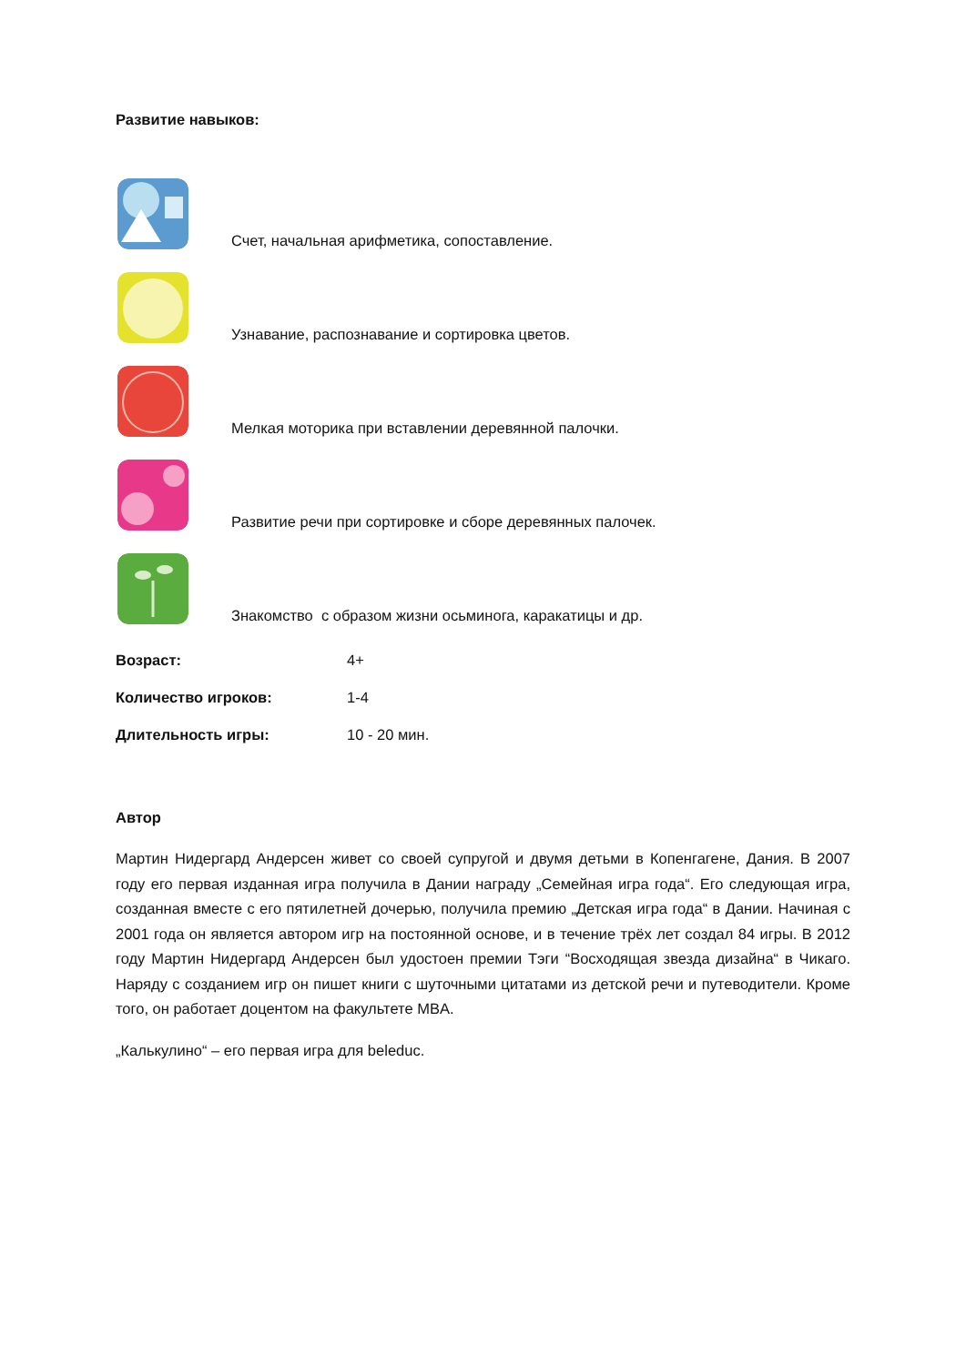Развитие навыков:
Счет, начальная арифметика, сопоставление.
Узнавание, распознавание и сортировка цветов.
Мелкая моторика при вставлении деревянной палочки.
Развитие речи при сортировке и сборе деревянных палочек.
Знакомство с образом жизни осьминога, каракатицы и др.
Возраст: 4+
Количество игроков: 1-4
Длительность игры: 10 - 20 мин.
Автор
Мартин Нидергард Андерсен живет со своей супругой и двумя детьми в Копенгагене, Дания. В 2007 году его первая изданная игра получила в Дании награду „Семейная игра года“. Его следующая игра, созданная вместе с его пятилетней дочерью, получила премию „Детская игра года“ в Дании. Начиная с 2001 года он является автором игр на постоянной основе, и в течение трёх лет создал 84 игры. В 2012 году Мартин Нидергард Андерсен был удостоен премии Тэги “Восходящая звезда дизайна“ в Чикаго. Наряду с созданием игр он пишет книги с шуточными цитатами из детской речи и путеводители. Кроме того, он работает доцентом на факультете MBA.
„Калькулино“ – его первая игра для beleduc.